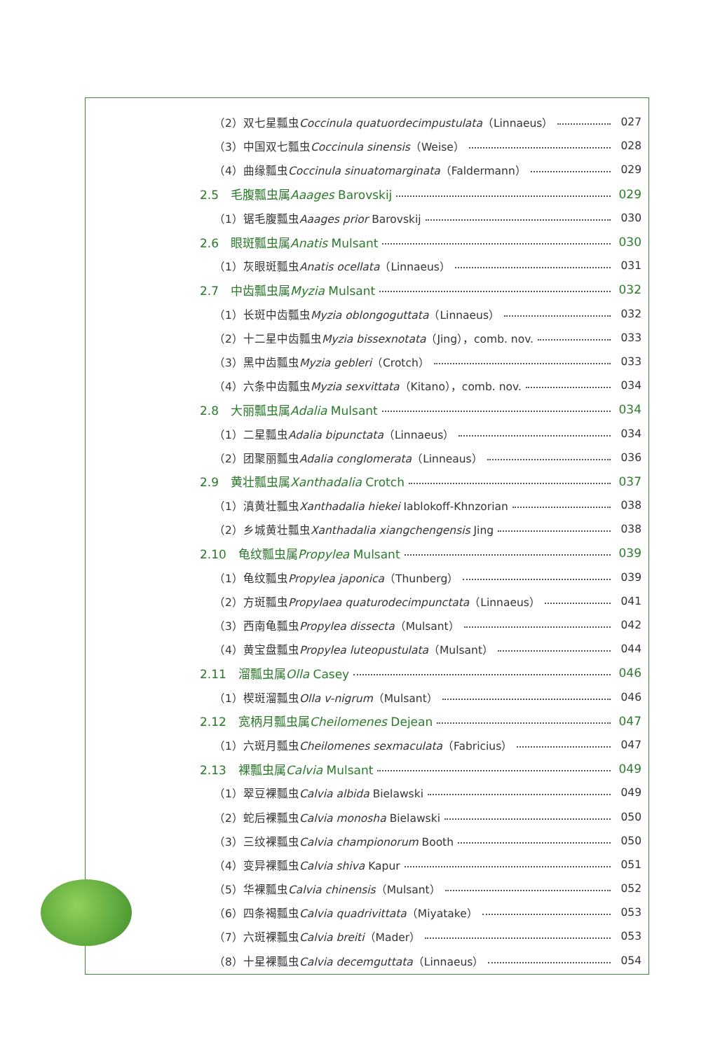（2）双七星瓢虫Coccinula quatuordecimpustulata（Linnaeus） 027
（3）中国双七瓢虫Coccinula sinensis（Weise） 028
（4）曲缘瓢虫Coccinula sinuatomarginata（Faldermann） 029
2.5　毛腹瓢虫属Aaages Barovskij 029
（1）锯毛腹瓢虫Aaages prior Barovskij 030
2.6　眼斑瓢虫属Anatis Mulsant 030
（1）灰眼斑瓢虫Anatis ocellata（Linnaeus） 031
2.7　中齿瓢虫属Myzia Mulsant 032
（1）长斑中齿瓢虫Myzia oblongoguttata（Linnaeus） 032
（2）十二星中齿瓢虫Myzia bissexnotata（Jing），comb. nov. 033
（3）黑中齿瓢虫Myzia gebleri（Crotch） 033
（4）六条中齿瓢虫Myzia sexvittata（Kitano），comb. nov. 034
2.8　大丽瓢虫属Adalia Mulsant 034
（1）二星瓢虫Adalia bipunctata（Linnaeus） 034
（2）团聚丽瓢虫Adalia conglomerata（Linneaus） 036
2.9　黄壮瓢虫属Xanthadalia Crotch 037
（1）滇黄壮瓢虫Xanthadalia hiekei Iablokoff-Khnzorian 038
（2）乡城黄壮瓢虫Xanthadalia xiangchengensis Jing 038
2.10　龟纹瓢虫属Propylea Mulsant 039
（1）龟纹瓢虫Propylea japonica（Thunberg） 039
（2）方斑瓢虫Propylaea quaturodecimpunctata（Linnaeus） 041
（3）西南龟瓢虫Propylea dissecta（Mulsant） 042
（4）黄宝盘瓢虫Propylea luteopustulata（Mulsant） 044
2.11　溜瓢虫属Olla Casey 046
（1）楔斑溜瓢虫Olla v-nigrum（Mulsant） 046
2.12　宽柄月瓢虫属Cheilomenes Dejean 047
（1）六斑月瓢虫Cheilomenes sexmaculata（Fabricius） 047
2.13　裸瓢虫属Calvia Mulsant 049
（1）翠豆裸瓢虫Calvia albida Bielawski 049
（2）蛇后裸瓢虫Calvia monosha Bielawski 050
（3）三纹裸瓢虫Calvia championorum Booth 050
（4）变异裸瓢虫Calvia shiva Kapur 051
（5）华裸瓢虫Calvia chinensis（Mulsant） 052
（6）四条褐瓢虫Calvia quadrivittata（Miyatake） 053
（7）六斑裸瓢虫Calvia breiti（Mader） 053
（8）十星裸瓢虫Calvia decemguttata（Linnaeus） 054